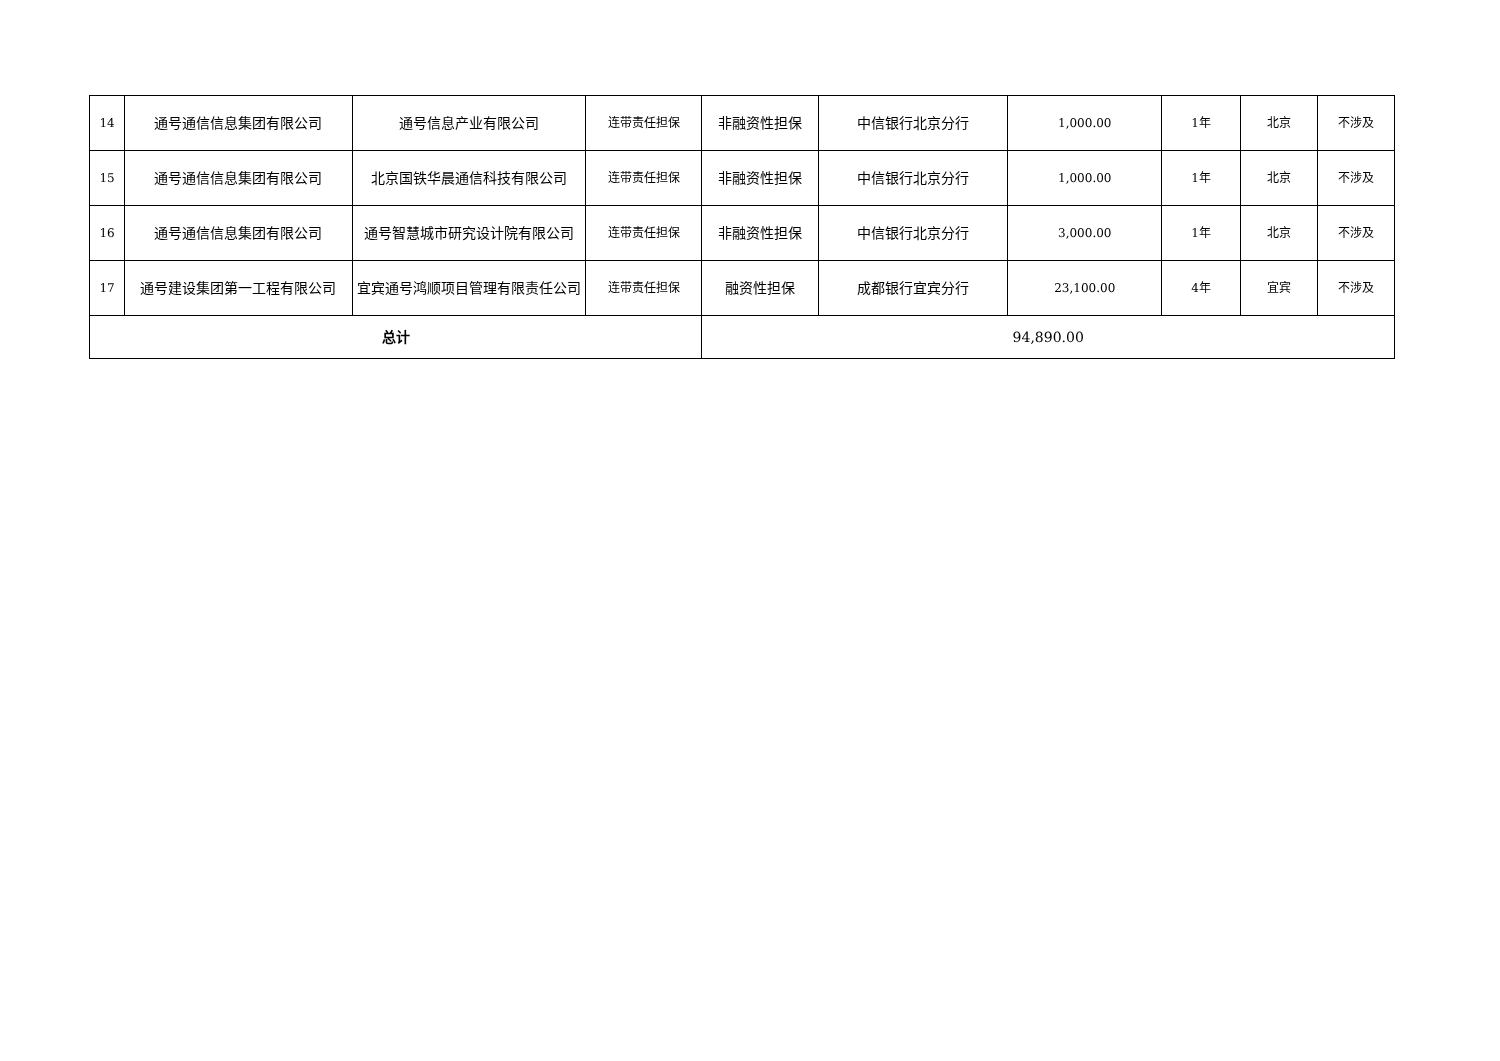| 14 | 通号通信信息集团有限公司 | 通号信息产业有限公司 | 连带责任担保 | 非融资性担保 | 中信银行北京分行 | 1,000.00 | 1年 | 北京 | 不涉及 |
| 15 | 通号通信信息集团有限公司 | 北京国铁华晨通信科技有限公司 | 连带责任担保 | 非融资性担保 | 中信银行北京分行 | 1,000.00 | 1年 | 北京 | 不涉及 |
| 16 | 通号通信信息集团有限公司 | 通号智慧城市研究设计院有限公司 | 连带责任担保 | 非融资性担保 | 中信银行北京分行 | 3,000.00 | 1年 | 北京 | 不涉及 |
| 17 | 通号建设集团第一工程有限公司 | 宜宾通号鸿顺项目管理有限责任公司 | 连带责任担保 | 融资性担保 | 成都银行宜宾分行 | 23,100.00 | 4年 | 宜宾 | 不涉及 |
| 总计 | | | | 94,890.00 | | | | | |